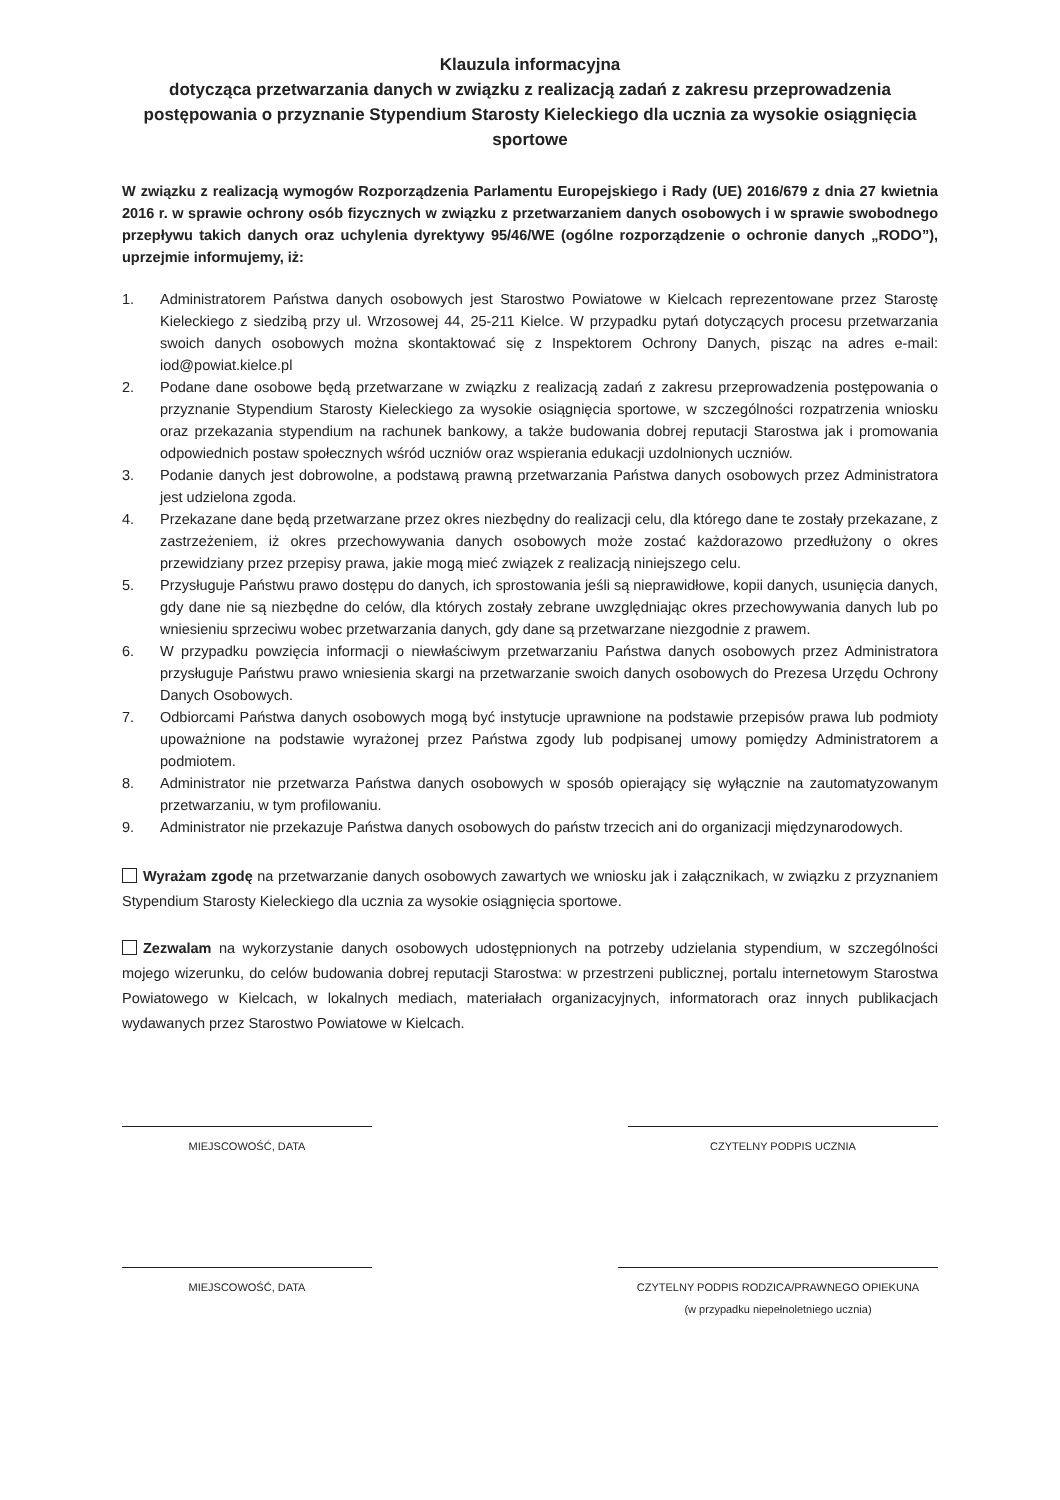Klauzula informacyjna
dotycząca przetwarzania danych w związku z realizacją zadań z zakresu przeprowadzenia postępowania o przyznanie Stypendium Starosty Kieleckiego dla ucznia za wysokie osiągnięcia sportowe
W związku z realizacją wymogów Rozporządzenia Parlamentu Europejskiego i Rady (UE) 2016/679 z dnia 27 kwietnia 2016 r. w sprawie ochrony osób fizycznych w związku z przetwarzaniem danych osobowych i w sprawie swobodnego przepływu takich danych oraz uchylenia dyrektywy 95/46/WE (ogólne rozporządzenie o ochronie danych „RODO”), uprzejmie informujemy, iż:
1. Administratorem Państwa danych osobowych jest Starostwo Powiatowe w Kielcach reprezentowane przez Starostę Kieleckiego z siedzibą przy ul. Wrzosowej 44, 25-211 Kielce. W przypadku pytań dotyczących procesu przetwarzania swoich danych osobowych można skontaktować się z Inspektorem Ochrony Danych, pisząc na adres e-mail: iod@powiat.kielce.pl
2. Podane dane osobowe będą przetwarzane w związku z realizacją zadań z zakresu przeprowadzenia postępowania o przyznanie Stypendium Starosty Kieleckiego za wysokie osiągnięcia sportowe, w szczególności rozpatrzenia wniosku oraz przekazania stypendium na rachunek bankowy, a także budowania dobrej reputacji Starostwa jak i promowania odpowiednich postaw społecznych wśród uczniów oraz wspierania edukacji uzdolnionych uczniów.
3. Podanie danych jest dobrowolne, a podstawą prawną przetwarzania Państwa danych osobowych przez Administratora jest udzielona zgoda.
4. Przekazane dane będą przetwarzane przez okres niezbędny do realizacji celu, dla którego dane te zostały przekazane, z zastrzeżeniem, iż okres przechowywania danych osobowych może zostać każdorazowo przedłużony o okres przewidziany przez przepisy prawa, jakie mogą mieć związek z realizacją niniejszego celu.
5. Przysługuje Państwu prawo dostępu do danych, ich sprostowania jeśli są nieprawidłowe, kopii danych, usunięcia danych, gdy dane nie są niezbędne do celów, dla których zostały zebrane uwzględniając okres przechowywania danych lub po wniesieniu sprzeciwu wobec przetwarzania danych, gdy dane są przetwarzane niezgodnie z prawem.
6. W przypadku powzięcia informacji o niewłaściwym przetwarzaniu Państwa danych osobowych przez Administratora przysługuje Państwu prawo wniesienia skargi na przetwarzanie swoich danych osobowych do Prezesa Urzędu Ochrony Danych Osobowych.
7. Odbiorcami Państwa danych osobowych mogą być instytucje uprawnione na podstawie przepisów prawa lub podmioty upoważnione na podstawie wyrażonej przez Państwa zgody lub podpisanej umowy pomiędzy Administratorem a podmiotem.
8. Administrator nie przetwarza Państwa danych osobowych w sposób opierający się wyłącznie na zautomatyzowanym przetwarzaniu, w tym profilowaniu.
9. Administrator nie przekazuje Państwa danych osobowych do państw trzecich ani do organizacji międzynarodowych.
Wyrażam zgodę na przetwarzanie danych osobowych zawartych we wniosku jak i załącznikach, w związku z przyznaniem Stypendium Starosty Kieleckiego dla ucznia za wysokie osiągnięcia sportowe.
Zezwalam na wykorzystanie danych osobowych udostępnionych na potrzeby udzielania stypendium, w szczególności mojego wizerunku, do celów budowania dobrej reputacji Starostwa: w przestrzeni publicznej, portalu internetowym Starostwa Powiatowego w Kielcach, w lokalnych mediach, materiałach organizacyjnych, informatorach oraz innych publikacjach wydawanych przez Starostwo Powiatowe w Kielcach.
MIEJSCOWOŚĆ, DATA CZYTELNY PODPIS UCZNIA
MIEJSCOWOŚĆ, DATA CZYTELNY PODPIS RODZICA/PRAWNEGO OPIEKUNA
(w przypadku niepełnoletniego ucznia)